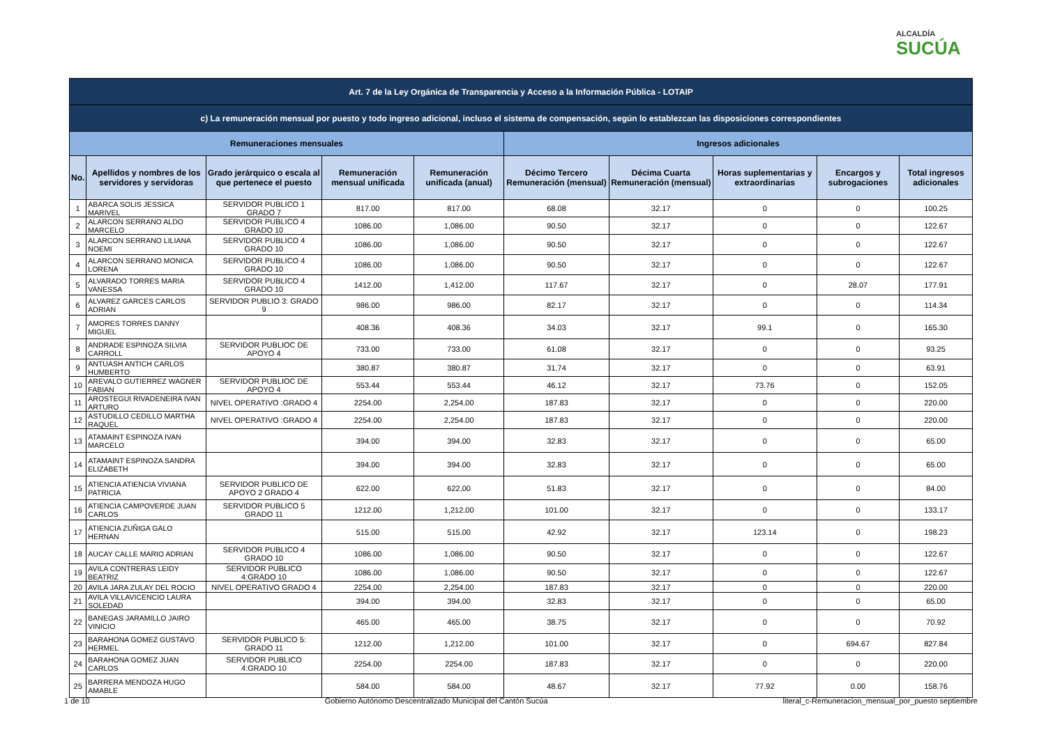ALCALDÍA
SUCÚA
| Art. 7 de la Ley Orgánica de Transparencia y Acceso a la Información Pública - LOTAIP | | | | | | | | | |
| --- | --- | --- | --- | --- | --- | --- | --- | --- | --- |
| c) La remuneración mensual por puesto y todo ingreso adicional, incluso el sistema de compensación, según lo establezcan las disposiciones correspondientes | | | | | | | | | |
| Remuneraciones mensuales | | | | | Ingresos adicionales | | | | |
| No. | Apellidos y nombres de los servidores y servidoras | Grado jerárquico o escala al que pertenece el puesto | Remuneración mensual unificada | Remuneración unificada (anual) | Décimo Tercero Remuneración (mensual) | Décima Cuarta Remuneración (mensual) | Horas suplementarias y extraordinarias | Encargos y subrogaciones | Total ingresos adicionales |
| 1 | ABARCA SOLIS JESSICA MARIVEL | SERVIDOR PUBLICO 1 GRADO 7 | 817.00 | 817.00 | 68.08 | 32.17 | 0 | 0 | 100.25 |
| 2 | ALARCON SERRANO ALDO MARCELO | SERVIDOR PUBLICO 4 GRADO 10 | 1086.00 | 1,086.00 | 90.50 | 32.17 | 0 | 0 | 122.67 |
| 3 | ALARCON SERRANO LILIANA NOEMI | SERVIDOR PUBLICO 4 GRADO 10 | 1086.00 | 1,086.00 | 90.50 | 32.17 | 0 | 0 | 122.67 |
| 4 | ALARCON SERRANO MONICA LORENA | SERVIDOR PUBLICO 4 GRADO 10 | 1086.00 | 1,086.00 | 90.50 | 32.17 | 0 | 0 | 122.67 |
| 5 | ALVARADO TORRES MARIA VANESSA | SERVIDOR PUBLICO 4 GRADO 10 | 1412.00 | 1,412.00 | 117.67 | 32.17 | 0 | 28.07 | 177.91 |
| 6 | ALVAREZ GARCES CARLOS ADRIAN | SERVIDOR PUBLIO 3: GRADO 9 | 986.00 | 986.00 | 82.17 | 32.17 | 0 | 0 | 114.34 |
| 7 | AMORES TORRES DANNY MIGUEL | | 408.36 | 408.36 | 34.03 | 32.17 | 99.1 | 0 | 165.30 |
| 8 | ANDRADE ESPINOZA SILVIA CARROLL | SERVIDOR PUBLIOC DE APOYO 4 | 733.00 | 733.00 | 61.08 | 32.17 | 0 | 0 | 93.25 |
| 9 | ANTUASH ANTICH CARLOS HUMBERTO | | 380.87 | 380.87 | 31.74 | 32.17 | 0 | 0 | 63.91 |
| 10 | AREVALO GUTIERREZ WAGNER FABIAN | SERVIDOR PUBLIOC DE APOYO 4 | 553.44 | 553.44 | 46.12 | 32.17 | 73.76 | 0 | 152.05 |
| 11 | AROSTEGUI RIVADENEIRA IVAN ARTURO | NIVEL OPERATIVO :GRADO 4 | 2254.00 | 2,254.00 | 187.83 | 32.17 | 0 | 0 | 220.00 |
| 12 | ASTUDILLO CEDILLO MARTHA RAQUEL | NIVEL OPERATIVO :GRADO 4 | 2254.00 | 2,254.00 | 187.83 | 32.17 | 0 | 0 | 220.00 |
| 13 | ATAMAINT ESPINOZA IVAN MARCELO | | 394.00 | 394.00 | 32.83 | 32.17 | 0 | 0 | 65.00 |
| 14 | ATAMAINT ESPINOZA SANDRA ELIZABETH | | 394.00 | 394.00 | 32.83 | 32.17 | 0 | 0 | 65.00 |
| 15 | ATIENCIA ATIENCIA VIVIANA PATRICIA | SERVIDOR PUBLICO DE APOYO 2 GRADO 4 | 622.00 | 622.00 | 51.83 | 32.17 | 0 | 0 | 84.00 |
| 16 | ATIENCIA CAMPOVERDE JUAN CARLOS | SERVIDOR PUBLICO 5 GRADO 11 | 1212.00 | 1,212.00 | 101.00 | 32.17 | 0 | 0 | 133.17 |
| 17 | ATIENCIA ZUÑIGA GALO HERNAN | | 515.00 | 515.00 | 42.92 | 32.17 | 123.14 | 0 | 198.23 |
| 18 | AUCAY CALLE MARIO ADRIAN | SERVIDOR PUBLICO 4 GRADO 10 | 1086.00 | 1,086.00 | 90.50 | 32.17 | 0 | 0 | 122.67 |
| 19 | AVILA CONTRERAS LEIDY BEATRIZ | SERVIDOR PUBLICO 4:GRADO 10 | 1086.00 | 1,086.00 | 90.50 | 32.17 | 0 | 0 | 122.67 |
| 20 | AVILA JARA ZULAY DEL ROCIO | NIVEL OPERATIVO GRADO 4 | 2254.00 | 2,254.00 | 187.83 | 32.17 | 0 | 0 | 220.00 |
| 21 | AVILA VILLAVICENCIO LAURA SOLEDAD | | 394.00 | 394.00 | 32.83 | 32.17 | 0 | 0 | 65.00 |
| 22 | BANEGAS JARAMILLO JAIRO VINICIO | | 465.00 | 465.00 | 38.75 | 32.17 | 0 | 0 | 70.92 |
| 23 | BARAHONA GOMEZ GUSTAVO HERMEL | SERVIDOR PUBLICO 5: GRADO 11 | 1212.00 | 1,212.00 | 101.00 | 32.17 | 0 | 694.67 | 827.84 |
| 24 | BARAHONA GOMEZ JUAN CARLOS | SERVIDOR PUBLICO 4:GRADO 10 | 2254.00 | 2254.00 | 187.83 | 32.17 | 0 | 0 | 220.00 |
| 25 | BARRERA MENDOZA HUGO AMABLE | | 584.00 | 584.00 | 48.67 | 32.17 | 77.92 | 0.00 | 158.76 |
1 de 10 Gobierno Autónomo Descentralizado Municipal del Cantón Sucúa literal_c-Remuneracion_mensual_por_puesto septiembre